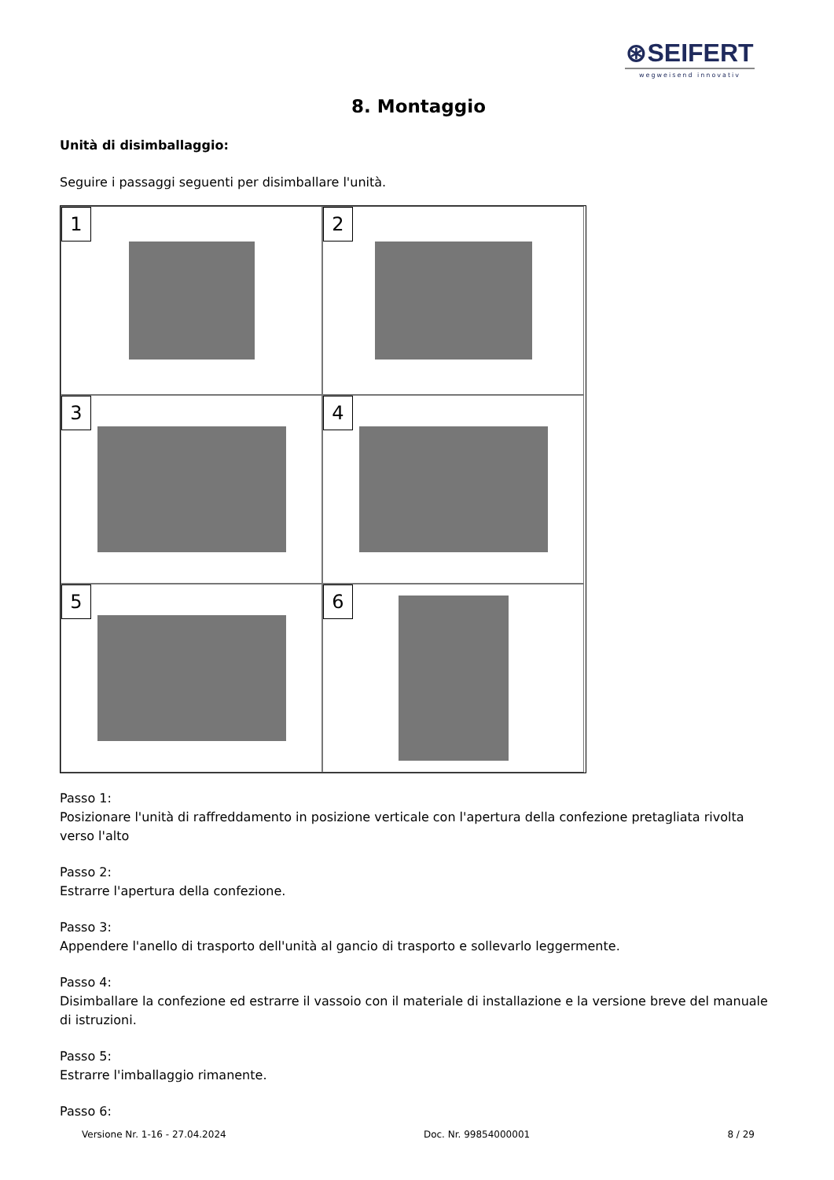⊛SEIFERT
wegweisend innovativ
8. Montaggio
Unità di disimballaggio:
Seguire i passaggi seguenti per disimballare l'unità.
1
2
3
4
5
6
Passo 1:
Posizionare l'unità di raffreddamento in posizione verticale con l'apertura della confezione pretagliata rivolta verso l'alto
Passo 2:
Estrarre l'apertura della confezione.
Passo 3:
Appendere l'anello di trasporto dell'unità al gancio di trasporto e sollevarlo leggermente.
Passo 4:
Disimballare la confezione ed estrarre il vassoio con il materiale di installazione e la versione breve del manuale di istruzioni.
Passo 5:
Estrarre l'imballaggio rimanente.
Passo 6:
Versione Nr. 1-16 - 27.04.2024 Doc. Nr. 99854000001 8 / 29